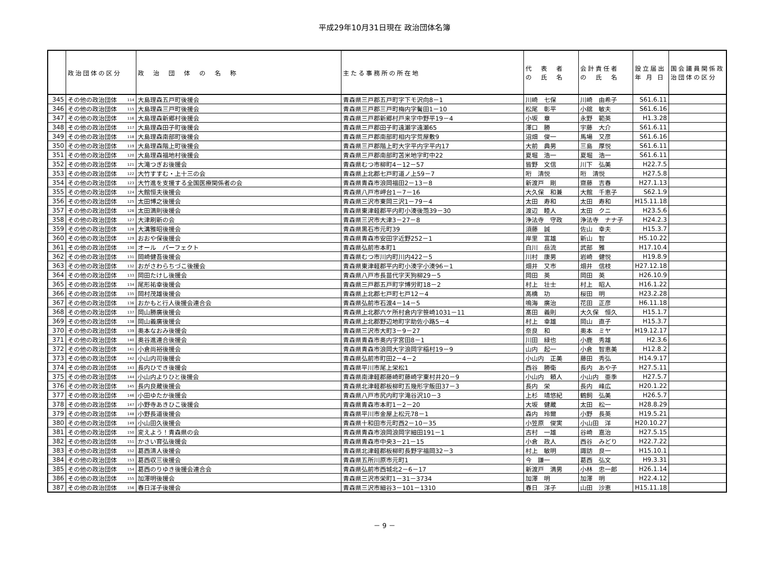平成29年10月31日現在 政治団体名簿
| | 政治団体の区分 | 政 治 団 体 の 名 称 | 主たる事務所の所在地 | 代 表 者 の 氏 名 | 会計責任者 の 氏 名 | 設立届出 年 月 日 | 国会議員関係政 治団体の区分 |
| --- | --- | --- | --- | --- | --- | --- | --- |
| 345 | その他の政治団体 114 | 大島理森五戸町後援会 | 青森県三戸郡五戸町字下モ沢向8－1 | 川崎 七保 | 川崎 由希子 | S61.6.11 | |
| 346 | その他の政治団体 115 | 大島理森三戸町後援会 | 青森県三戸郡三戸町梅内字鬢田1－10 | 松尾 彰平 | 小舘 敏夫 | S61.6.16 | |
| 347 | その他の政治団体 116 | 大島理森新郷村後援会 | 青森県三戸郡新郷村戸来字中野平19－4 | 小坂 章 | 永野 範英 | H1.3.28 | |
| 348 | その他の政治団体 117 | 大島理森田子町後援会 | 青森県三戸郡田子町遠瀬字遠瀬65 | 澤口 勝 | 宇藤 大介 | S61.6.11 | |
| 349 | その他の政治団体 118 | 大島理森南部町後援会 | 青森県三戸郡南部町相内字荒屋敷9 | 沼畑 俊一 | 馬場 又彦 | S61.6.16 | |
| 350 | その他の政治団体 119 | 大島理森階上町後援会 | 青森県三戸郡階上町大字平内字平内17 | 大前 典男 | 三島 厚悦 | S61.6.11 | |
| 351 | その他の政治団体 120 | 大島理森福地村後援会 | 青森県三戸郡南部町苫米地字町中22 | 夏堀 浩一 | 夏堀 浩一 | S61.6.11 | |
| 352 | その他の政治団体 121 | 大滝つぎお後援会 | 青森県むつ市柳町4－12－57 | 皆野 文信 | 川下 弘美 | H22.7.5 | |
| 353 | その他の政治団体 122 | 大竹すすむ・上十三の会 | 青森県上北郡七戸町道ノ上59－7 | 哘 清悦 | 哘 清悦 | H27.5.8 | |
| 354 | その他の政治団体 123 | 大竹進を支援する全国医療関係者の会 | 青森県青森市浪岡福田2－13－8 | 新渡戸 剛 | 齋藤 吉春 | H27.1.13 | |
| 355 | その他の政治団体 124 | 大館恒夫後援会 | 青森県八戸市岬台1－7－16 | 大久保 和兼 | 大館 千恵子 | S62.1.9 | |
| 356 | その他の政治団体 125 | 太田博之後援会 | 青森県三沢市東岡三沢1－79－4 | 太田 寿和 | 太田 寿和 | H15.11.18 | |
| 357 | その他の政治団体 126 | 太田満則後援会 | 青森県東津軽郡平内町小湊後萢39－30 | 渡辺 睦人 | 太田 クニ | H23.5.6 | |
| 358 | その他の政治団体 127 | 大津刷新の会 | 青森県三沢市大津3－27－8 | 浄法寺 守政 | 浄法寺 ナナ子 | H24.2.3 | |
| 359 | その他の政治団体 128 | 大溝雅昭後援会 | 青森県黒石市元町39 | 須藤 誠 | 佐山 幸夫 | H15.3.7 | |
| 360 | その他の政治団体 129 | おおや保後援会 | 青森県青森市安田字近野252－1 | 岸里 富雄 | 新山 智 | H5.10.22 | |
| 361 | その他の政治団体 130 | オール パーフェクト | 青森県弘前市本町1 | 白川 岳流 | 武部 雅 | H17.10.4 | |
| 362 | その他の政治団体 131 | 岡崎健吾後援会 | 青森県むつ市川内町川内422－5 | 川村 康男 | 岩崎 健悦 | H19.8.9 | |
| 363 | その他の政治団体 132 | おがさわらちづこ後援会 | 青森県東津軽郡平内町小湊字小湊96－1 | 畑井 又市 | 畑井 信枝 | H27.12.18 | |
| 364 | その他の政治団体 133 | 岡田たけし後援会 | 青森県八戸市長苗代字天狗柳29－5 | 岡田 英 | 岡田 英 | H26.10.9 | |
| 365 | その他の政治団体 134 | 尾形祐幸後援会 | 青森県三戸郡五戸町字博労町18－2 | 村上 壮士 | 村上 昭人 | H16.1.22 | |
| 366 | その他の政治団体 135 | 岡村茂雄後援会 | 青森県上北郡七戸町七戸12－4 | 高橋 功 | 桜田 明 | H23.2.28 | |
| 367 | その他の政治団体 136 | おかもと行人後援会連合会 | 青森県弘前市石渡4－14－5 | 鳴海 廣治 | 花田 正彦 | H6.11.18 | |
| 368 | その他の政治団体 137 | 岡山勝廣後援会 | 青森県上北郡六ケ所村倉内字笹崎1031－11 | 髙田 義則 | 大久保 恒久 | H15.1.7 | |
| 369 | その他の政治団体 138 | 岡山義廣後援会 | 青森県上北郡野辺地町字助佐小路5－4 | 村上 幸雄 | 岡山 直子 | H15.3.7 | |
| 370 | その他の政治団体 139 | 奥本なおみ後援会 | 青森県三沢市大町3－9－27 | 奈良 和 | 奥本 ミヤ | H19.12.17 | |
| 371 | その他の政治団体 140 | 奥谷進連合後援会 | 青森県青森市奥内字宮田8－1 | 川田 緑也 | 小鹿 秀雄 | H2.3.6 | |
| 372 | その他の政治団体 141 | 小倉尚裕後援会 | 青森県青森市浪岡大字浪岡字稲村19－9 | 山内 起一 | 小倉 智恵美 | H12.8.2 | |
| 373 | その他の政治団体 142 | 小山内司後援会 | 青森県弘前市町田2－4－2 | 小山内 正美 | 藤田 秀弘 | H14.9.17 | |
| 374 | その他の政治団体 143 | 長内ひでき後援会 | 青森県平川市尾上栄松1 | 西谷 勝衛 | 長内 あや子 | H27.5.11 | |
| 375 | その他の政治団体 144 | 小山内よりひと後援会 | 青森県南津軽郡藤崎町藤崎字東村井20－9 | 小山内 頼人 | 小山内 亜季 | H27.5.7 | |
| 376 | その他の政治団体 145 | 長内良蔵後援会 | 青森県北津軽郡板柳町五幾形字飯田37－3 | 長内 栄 | 長内 峰広 | H20.1.22 | |
| 377 | その他の政治団体 146 | 小田ゆたか後援会 | 青森県八戸市尻内町字滝谷沢10－3 | 上杉 靖悠紀 | 鶴飼 弘美 | H26.5.7 | |
| 378 | その他の政治団体 147 | 小野寺あきひこ後援会 | 青森県青森市本町1－2－20 | 大坂 健蔵 | 太田 松一 | H28.8.29 | |
| 379 | その他の政治団体 148 | 小野長道後援会 | 青森県平川市金屋上松元78－1 | 森内 玲爾 | 小野 長英 | H19.5.21 | |
| 380 | その他の政治団体 149 | 小山田久後援会 | 青森県十和田市元町西2－10－35 | 小笠原 俊実 | 小山田 洋 | H20.10.27 | |
| 381 | その他の政治団体 150 | 変えよう！青森県の会 | 青森県青森市浪岡浪岡字細田191－1 | 古村 一雄 | 谷崎 嘉治 | H27.5.15 | |
| 382 | その他の政治団体 151 | かさい育弘後援会 | 青森県青森市中央3－21－15 | 小倉 政人 | 西谷 みどり | H22.7.22 | |
| 383 | その他の政治団体 152 | 葛西清人後援会 | 青森県北津軽郡板柳町長野字福岡32－3 | 村上 敏明 | 諏訪 良一 | H15.10.1 | |
| 384 | その他の政治団体 153 | 葛西収三後援会 | 青森県五所川原市元町1 | 今 謙一 | 葛西 弘文 | H9.3.31 | |
| 385 | その他の政治団体 154 | 葛西のりゆき後援会連合会 | 青森県弘前市西城北2－6－17 | 新渡戸 満男 | 小林 忠一郎 | H26.1.14 | |
| 386 | その他の政治団体 155 | 加澤明後援会 | 青森県三沢市栄町1－31－3734 | 加澤 明 | 加澤 明 | H22.4.12 | |
| 387 | その他の政治団体 156 | 春日洋子後援会 | 青森県三沢市細谷3－101－1310 | 春日 洋子 | 山田 沙恵 | H15.11.18 | |
－ 9 －